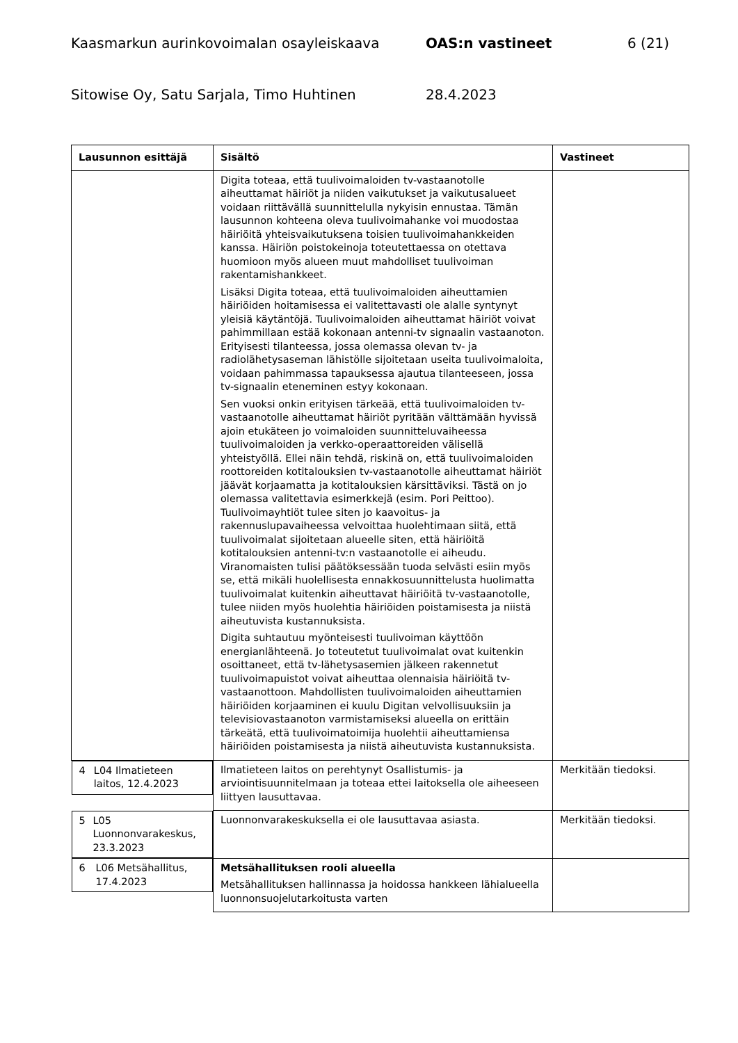Kaasmarkun aurinkovoimalan osayleiskaava OAS:n vastineet 6 (21)
Sitowise Oy, Satu Sarjala, Timo Huhtinen 28.4.2023
| Lausunnon esittäjä | Sisältö | Vastineet |
| --- | --- | --- |
| | Digita toteaa, että tuulivoimaloiden tv-vastaanotolle aiheuttamat häiriöt ja niiden vaikutukset ja vaikutusalueet voidaan riittävällä suunnittelulla nykyisin ennustaa. Tämän lausunnon kohteena oleva tuulivoimahanke voi muodostaa häiriöitä yhteisvaikutuksena toisien tuulivoimahankkeiden kanssa. Häiriön poistokeinoja toteutettaessa on otettava huomioon myös alueen muut mahdolliset tuulivoiman rakentamishankkeet. Lisäksi Digita toteaa, että tuulivoimaloiden aiheuttamien häiriöiden hoitamisessa ei valitettavasti ole alalle syntynyt yleisiä käytäntöjä. Tuulivoimaloiden aiheuttamat häiriöt voivat pahimmillaan estää kokonaan antenni-tv signaalin vastaanoton. Erityisesti tilanteessa, jossa olemassa olevan tv- ja radiolähetysaseman lähistölle sijoitetaan useita tuulivoimaloita, voidaan pahimmassa tapauksessa ajautua tilanteeseen, jossa tv-signaalin eteneminen estyy kokonaan. Sen vuoksi onkin erityisen tärkeää, että tuulivoimaloiden tv-vastaanotolle aiheuttamat häiriöt pyritään välttämään hyvissä ajoin etukäteen jo voimaloiden suunnitteluvaiheessa tuulivoimaloiden ja verkko-operaattoreiden välisellä yhteistyöllä. Ellei näin tehdä, riskinä on, että tuulivoimaloiden roottoreiden kotitalouksien tv-vastaanotolle aiheuttamat häiriöt jäävät korjaamatta ja kotitalouksien kärsittäviksi. Tästä on jo olemassa valitettavia esimerkkejä (esim. Pori Peittoo). Tuulivoimayhtiöt tulee siten jo kaavoitus- ja rakennuslupavaiheessa velvoittaa huolehtimaan siitä, että tuulivoimalat sijoitetaan alueelle siten, että häiriöitä kotitalouksien antenni-tv:n vastaanotolle ei aiheudu. Viranomaisten tulisi päätöksessään tuoda selvästi esiin myös se, että mikäli huolellisesta ennakkosuunnittelusta huolimatta tuulivoimalat kuitenkin aiheuttavat häiriöitä tv-vastaanotolle, tulee niiden myös huolehtia häiriöiden poistamisesta ja niistä aiheutuvista kustannuksista. Digita suhtautuu myönteisesti tuulivoiman käyttöön energianlähteenä. Jo toteutetut tuulivoimalat ovat kuitenkin osoittaneet, että tv-lähetysasemien jälkeen rakennetut tuulivoimapuistot voivat aiheuttaa olennaisia häiriöitä tv-vastaanottoon. Mahdollisten tuulivoimaloiden aiheuttamien häiriöiden korjaaminen ei kuulu Digitan velvollisuuksiin ja televisiovastaanoton varmistamiseksi alueella on erittäin tärkeätä, että tuulivoimatoimija huolehtii aiheuttamiensa häiriöiden poistamisesta ja niistä aiheutuvista kustannuksista. | |
| 4 L04 Ilmatieteen laitos, 12.4.2023 | Ilmatieteen laitos on perehtynyt Osallistumis- ja arviointisuunnitelmaan ja toteaa ettei laitoksella ole aiheeseen liittyen lausuttavaa. | Merkitään tiedoksi. |
| 5 L05 Luonnonvarakeskus, 23.3.2023 | Luonnonvarakeskuksella ei ole lausuttavaa asiasta. | Merkitään tiedoksi. |
| 6 L06 Metsähallitus, 17.4.2023 | Metsähallituksen rooli alueella Metsähallituksen hallinnassa ja hoidossa hankkeen lähialueella luonnonsuojelutarkoitusta varten | |